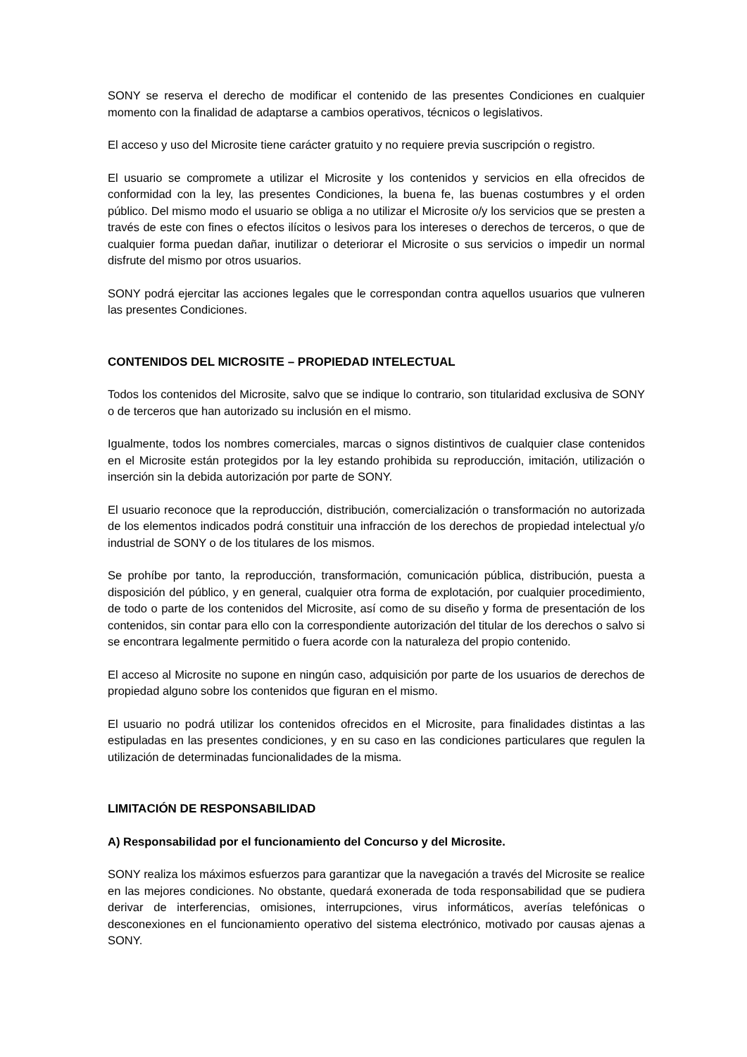SONY se reserva el derecho de modificar el contenido de las presentes Condiciones en cualquier momento con la finalidad de adaptarse a cambios operativos, técnicos o legislativos.
El acceso y uso del Microsite tiene carácter gratuito y no requiere previa suscripción o registro.
El usuario se compromete a utilizar el Microsite y los contenidos y servicios en ella ofrecidos de conformidad con la ley, las presentes Condiciones, la buena fe, las buenas costumbres y el orden público. Del mismo modo el usuario se obliga a no utilizar el Microsite o/y los servicios que se presten a través de este con fines o efectos ilícitos o lesivos para los intereses o derechos de terceros, o que de cualquier forma puedan dañar, inutilizar o deteriorar el Microsite o sus servicios o impedir un normal disfrute del mismo por otros usuarios.
SONY podrá ejercitar las acciones legales que le correspondan contra aquellos usuarios que vulneren las presentes Condiciones.
CONTENIDOS DEL MICROSITE – PROPIEDAD INTELECTUAL
Todos los contenidos del Microsite, salvo que se indique lo contrario, son titularidad exclusiva de SONY o de terceros que han autorizado su inclusión en el mismo.
Igualmente, todos los nombres comerciales, marcas o signos distintivos de cualquier clase contenidos en el Microsite están protegidos por la ley estando prohibida su reproducción, imitación, utilización o inserción sin la debida autorización por parte de SONY.
El usuario reconoce que la reproducción, distribución, comercialización o transformación no autorizada de los elementos indicados podrá constituir una infracción de los derechos de propiedad intelectual y/o industrial de SONY o de los titulares de los mismos.
Se prohíbe por tanto, la reproducción, transformación, comunicación pública, distribución, puesta a disposición del público, y en general, cualquier otra forma de explotación, por cualquier procedimiento, de todo o parte de los contenidos del Microsite, así como de su diseño y forma de presentación de los contenidos, sin contar para ello con la correspondiente autorización del titular de los derechos o salvo si se encontrara legalmente permitido o fuera acorde con la naturaleza del propio contenido.
El acceso al Microsite no supone en ningún caso, adquisición por parte de los usuarios de derechos de propiedad alguno sobre los contenidos que figuran en el mismo.
El usuario no podrá utilizar los contenidos ofrecidos en el Microsite, para finalidades distintas a las estipuladas en las presentes condiciones, y en su caso en las condiciones particulares que regulen la utilización de determinadas funcionalidades de la misma.
LIMITACIÓN DE RESPONSABILIDAD
A) Responsabilidad por el funcionamiento del Concurso y del Microsite.
SONY realiza los máximos esfuerzos para garantizar que la navegación a través del Microsite se realice en las mejores condiciones. No obstante, quedará exonerada de toda responsabilidad que se pudiera derivar de interferencias, omisiones, interrupciones, virus informáticos, averías telefónicas o desconexiones en el funcionamiento operativo del sistema electrónico, motivado por causas ajenas a SONY.